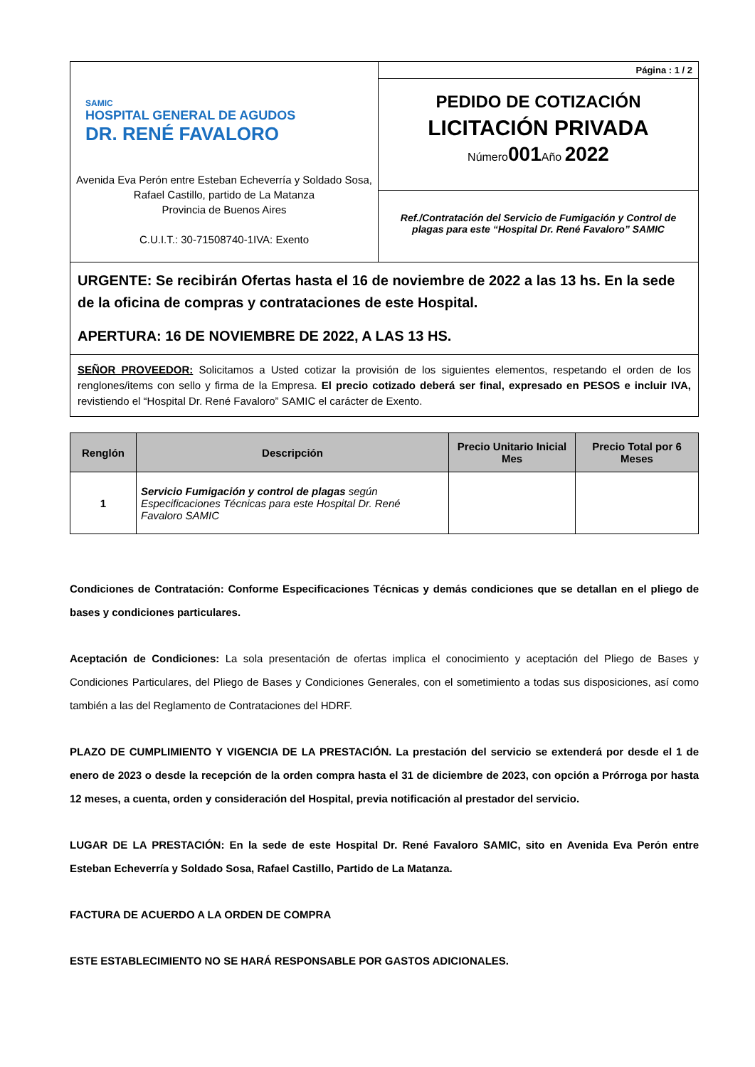| SAMIC HOSPITAL GENERAL DE AGUDOS DR. RENÉ FAVALORO Avenida Eva Perón entre Esteban Echeverría y Soldado Sosa, Rafael Castillo, partido de La Matanza Provincia de Buenos Aires C.U.I.T.: 30-71508740-1IVA: Exento | Página : 1 / 2 |
| | PEDIDO DE COTIZACIÓN LICITACIÓN PRIVADA Número 001 Año 2022 |
| | Ref./Contratación del Servicio de Fumigación y Control de plagas para este “Hospital Dr. René Favaloro” SAMIC |
URGENTE: Se recibirán Ofertas hasta el 16 de noviembre de 2022 a las 13 hs. En la sede de la oficina de compras y contrataciones de este Hospital.
APERTURA: 16 DE NOVIEMBRE DE 2022, A LAS 13 HS.
SEÑOR PROVEEDOR: Solicitamos a Usted cotizar la provisión de los siguientes elementos, respetando el orden de los renglones/items con sello y firma de la Empresa. El precio cotizado deberá ser final, expresado en PESOS e incluir IVA, revistiendo el “Hospital Dr. René Favaloro” SAMIC el carácter de Exento.
| Renglón | Descripción | Precio Unitario Inicial Mes | Precio Total por 6 Meses |
| --- | --- | --- | --- |
| 1 | Servicio Fumigación y control de plagas según Especificaciones Técnicas para este Hospital Dr. René Favaloro SAMIC | | |
Condiciones de Contratación: Conforme Especificaciones Técnicas y demás condiciones que se detallan en el pliego de bases y condiciones particulares.
Aceptación de Condiciones: La sola presentación de ofertas implica el conocimiento y aceptación del Pliego de Bases y Condiciones Particulares, del Pliego de Bases y Condiciones Generales, con el sometimiento a todas sus disposiciones, así como también a las del Reglamento de Contrataciones del HDRF.
PLAZO DE CUMPLIMIENTO Y VIGENCIA DE LA PRESTACIÓN. La prestación del servicio se extenderá por desde el 1 de enero de 2023 o desde la recepción de la orden compra hasta el 31 de diciembre de 2023, con opción a Prórroga por hasta 12 meses, a cuenta, orden y consideración del Hospital, previa notificación al prestador del servicio.
LUGAR DE LA PRESTACIÓN: En la sede de este Hospital Dr. René Favaloro SAMIC, sito en Avenida Eva Perón entre Esteban Echeverría y Soldado Sosa, Rafael Castillo, Partido de La Matanza.
FACTURA DE ACUERDO A LA ORDEN DE COMPRA
ESTE ESTABLECIMIENTO NO SE HARÁ RESPONSABLE POR GASTOS ADICIONALES.